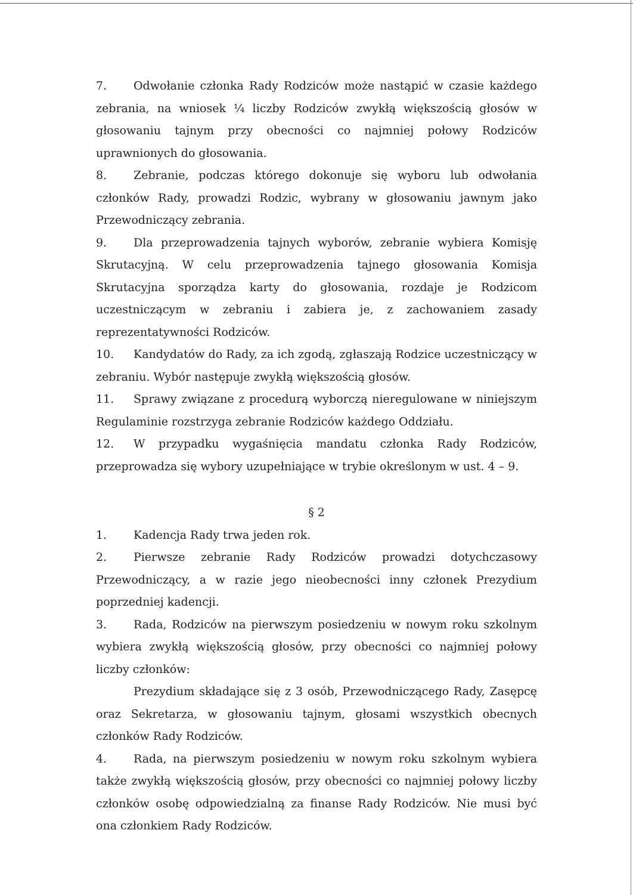7. Odwołanie członka Rady Rodziców może nastąpić w czasie każdego zebrania, na wniosek ¼ liczby Rodziców zwykłą większością głosów w głosowaniu tajnym przy obecności co najmniej połowy Rodziców uprawnionych do głosowania.
8. Zebranie, podczas którego dokonuje się wyboru lub odwołania członków Rady, prowadzi Rodzic, wybrany w głosowaniu jawnym jako Przewodniczący zebrania.
9. Dla przeprowadzenia tajnych wyborów, zebranie wybiera Komisję Skrutacyjną. W celu przeprowadzenia tajnego głosowania Komisja Skrutacyjna sporządza karty do głosowania, rozdaje je Rodzicom uczestniczącym w zebraniu i zabiera je, z zachowaniem zasady reprezentatywności Rodziców.
10. Kandydatów do Rady, za ich zgodą, zgłaszają Rodzice uczestniczący w zebraniu. Wybór następuje zwykłą większością głosów.
11. Sprawy związane z procedurą wyborczą nieregulowane w niniejszym Regulaminie rozstrzyga zebranie Rodziców każdego Oddziału.
12. W przypadku wygaśnięcia mandatu członka Rady Rodziców, przeprowadza się wybory uzupełniające w trybie określonym w ust. 4 – 9.
§ 2
1. Kadencja Rady trwa jeden rok.
2. Pierwsze zebranie Rady Rodziców prowadzi dotychczasowy Przewodniczący, a w razie jego nieobecności inny członek Prezydium poprzedniej kadencji.
3. Rada, Rodziców na pierwszym posiedzeniu w nowym roku szkolnym wybiera zwykłą większością głosów, przy obecności co najmniej połowy liczby członków:
Prezydium składające się z 3 osób, Przewodniczącego Rady, Zasępcę oraz Sekretarza, w głosowaniu tajnym, głosami wszystkich obecnych członków Rady Rodziców.
4. Rada, na pierwszym posiedzeniu w nowym roku szkolnym wybiera także zwykłą większością głosów, przy obecności co najmniej połowy liczby członków osobę odpowiedzialną za finanse Rady Rodziców. Nie musi być ona członkiem Rady Rodziców.